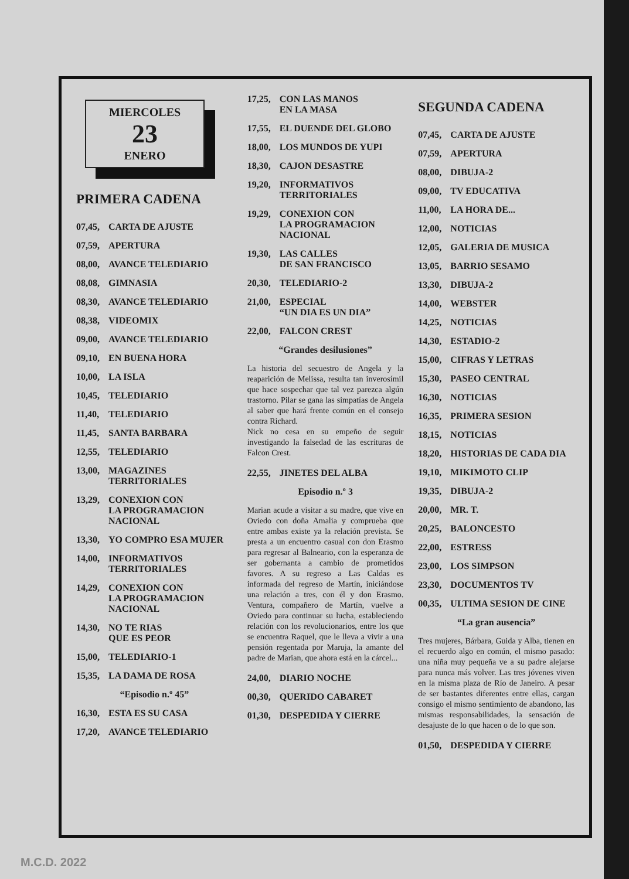MIERCOLES
23
ENERO
PRIMERA CADENA
07,45, CARTA DE AJUSTE
07,59, APERTURA
08,00, AVANCE TELEDIARIO
08,08, GIMNASIA
08,30, AVANCE TELEDIARIO
08,38, VIDEOMIX
09,00, AVANCE TELEDIARIO
09,10, EN BUENA HORA
10,00, LA ISLA
10,45, TELEDIARIO
11,40, TELEDIARIO
11,45, SANTA BARBARA
12,55, TELEDIARIO
13,00, MAGAZINES
TERRITORIALES
13,29, CONEXION CON
LA PROGRAMACION
NACIONAL
13,30, YO COMPRO ESA MUJER
14,00, INFORMATIVOS
TERRITORIALES
14,29, CONEXION CON
LA PROGRAMACION
NACIONAL
14,30, NO TE RIAS
QUE ES PEOR
15,00, TELEDIARIO-1
15,35, LA DAMA DE ROSA
“Episodio n.º 45”
16,30, ESTA ES SU CASA
17,20, AVANCE TELEDIARIO
17,25, CON LAS MANOS
EN LA MASA
17,55, EL DUENDE DEL GLOBO
18,00, LOS MUNDOS DE YUPI
18,30, CAJON DESASTRE
19,20, INFORMATIVOS
TERRITORIALES
19,29, CONEXION CON
LA PROGRAMACION
NACIONAL
19,30, LAS CALLES
DE SAN FRANCISCO
20,30, TELEDIARIO-2
21,00, ESPECIAL
“UN DIA ES UN DIA”
22,00, FALCON CREST
“Grandes desilusiones”
La historia del secuestro de Angela y la reaparición de Melissa, resulta tan inverosímil que hace sospechar que tal vez parezca algún trastorno. Pilar se gana las simpatías de Angela al saber que hará frente común en el consejo contra Richard.
Nick no cesa en su empeño de seguir investigando la falsedad de las escrituras de Falcon Crest.
22,55, JINETES DEL ALBA
Episodio n.º 3
Marian acude a visitar a su madre, que vive en Oviedo con doña Amalia y comprueba que entre ambas existe ya la relación prevista. Se presta a un encuentro casual con don Erasmo para regresar al Balneario, con la esperanza de ser gobernanta a cambio de prometidos favores. A su regreso a Las Caldas es informada del regreso de Martín, iniciándose una relación a tres, con él y don Erasmo. Ventura, compañero de Martín, vuelve a Oviedo para continuar su lucha, estableciendo relación con los revolucionarios, entre los que se encuentra Raquel, que le lleva a vivir a una pensión regentada por Maruja, la amante del padre de Marian, que ahora está en la cárcel...
24,00, DIARIO NOCHE
00,30, QUERIDO CABARET
01,30, DESPEDIDA Y CIERRE
SEGUNDA CADENA
07,45, CARTA DE AJUSTE
07,59, APERTURA
08,00, DIBUJA-2
09,00, TV EDUCATIVA
11,00, LA HORA DE...
12,00, NOTICIAS
12,05, GALERIA DE MUSICA
13,05, BARRIO SESAMO
13,30, DIBUJA-2
14,00, WEBSTER
14,25, NOTICIAS
14,30, ESTADIO-2
15,00, CIFRAS Y LETRAS
15,30, PASEO CENTRAL
16,30, NOTICIAS
16,35, PRIMERA SESION
18,15, NOTICIAS
18,20, HISTORIAS DE CADA DIA
19,10, MIKIMOTO CLIP
19,35, DIBUJA-2
20,00, MR. T.
20,25, BALONCESTO
22,00, ESTRESS
23,00, LOS SIMPSON
23,30, DOCUMENTOS TV
00,35, ULTIMA SESION DE CINE
“La gran ausencia”
Tres mujeres, Bárbara, Guida y Alba, tienen en el recuerdo algo en común, el mismo pasado: una niña muy pequeña ve a su padre alejarse para nunca más volver. Las tres jóvenes viven en la misma plaza de Río de Janeiro. A pesar de ser bastantes diferentes entre ellas, cargan consigo el mismo sentimiento de abandono, las mismas responsabilidades, la sensación de desajuste de lo que hacen o de lo que son.
01,50, DESPEDIDA Y CIERRE
M.C.D. 2022